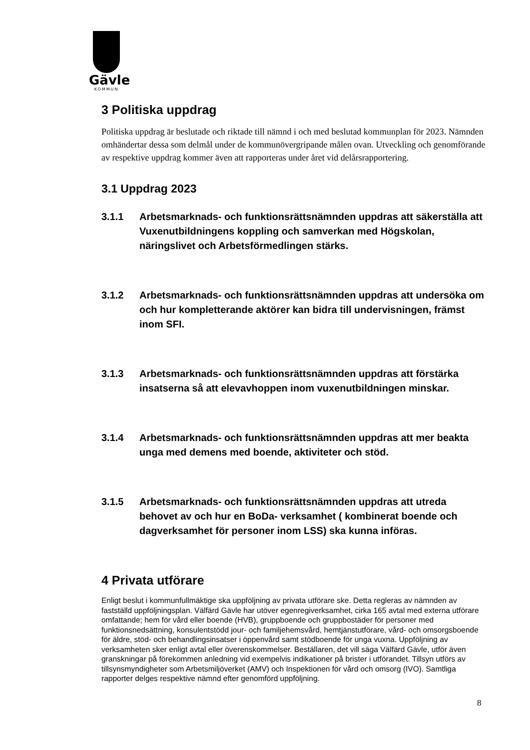Gävle
KOMMUN
3 Politiska uppdrag
Politiska uppdrag är beslutade och riktade till nämnd i och med beslutad kommunplan för 2023. Nämnden omhändertar dessa som delmål under de kommunövergripande målen ovan. Utveckling och genomförande av respektive uppdrag kommer även att rapporteras under året vid delårsrapportering.
3.1 Uppdrag 2023
3.1.1 Arbetsmarknads- och funktionsrättsnämnden uppdras att säkerställa att Vuxenutbildningens koppling och samverkan med Högskolan, näringslivet och Arbetsförmedlingen stärks.
3.1.2 Arbetsmarknads- och funktionsrättsnämnden uppdras att undersöka om och hur kompletterande aktörer kan bidra till undervisningen, främst inom SFI.
3.1.3 Arbetsmarknads- och funktionsrättsnämnden uppdras att förstärka insatserna så att elevavhoppen inom vuxenutbildningen minskar.
3.1.4 Arbetsmarknads- och funktionsrättsnämnden uppdras att mer beakta unga med demens med boende, aktiviteter och stöd.
3.1.5 Arbetsmarknads- och funktionsrättsnämnden uppdras att utreda behovet av och hur en BoDa- verksamhet ( kombinerat boende och dagverksamhet för personer inom LSS) ska kunna införas.
4 Privata utförare
Enligt beslut i kommunfullmäktige ska uppföljning av privata utförare ske. Detta regleras av nämnden av fastställd uppföljningsplan. Välfärd Gävle har utöver egenregiverksamhet, cirka 165 avtal med externa utförare omfattande; hem för vård eller boende (HVB), gruppboende och gruppbostäder för personer med funktionsnedsättning, konsulentstödd jour- och familjehemsvård, hemtjänstutförare, vård- och omsorgsboende för äldre, stöd- och behandlingsinsatser i öppenvård samt stödboende för unga vuxna. Uppföljning av verksamheten sker enligt avtal eller överenskommelser. Beställaren, det vill säga Välfärd Gävle, utför även granskningar på förekommen anledning vid exempelvis indikationer på brister i utförandet. Tillsyn utförs av tillsynsmyndigheter som Arbetsmiljöverket (AMV) och Inspektionen för vård och omsorg (IVO). Samtliga rapporter delges respektive nämnd efter genomförd uppföljning.
8